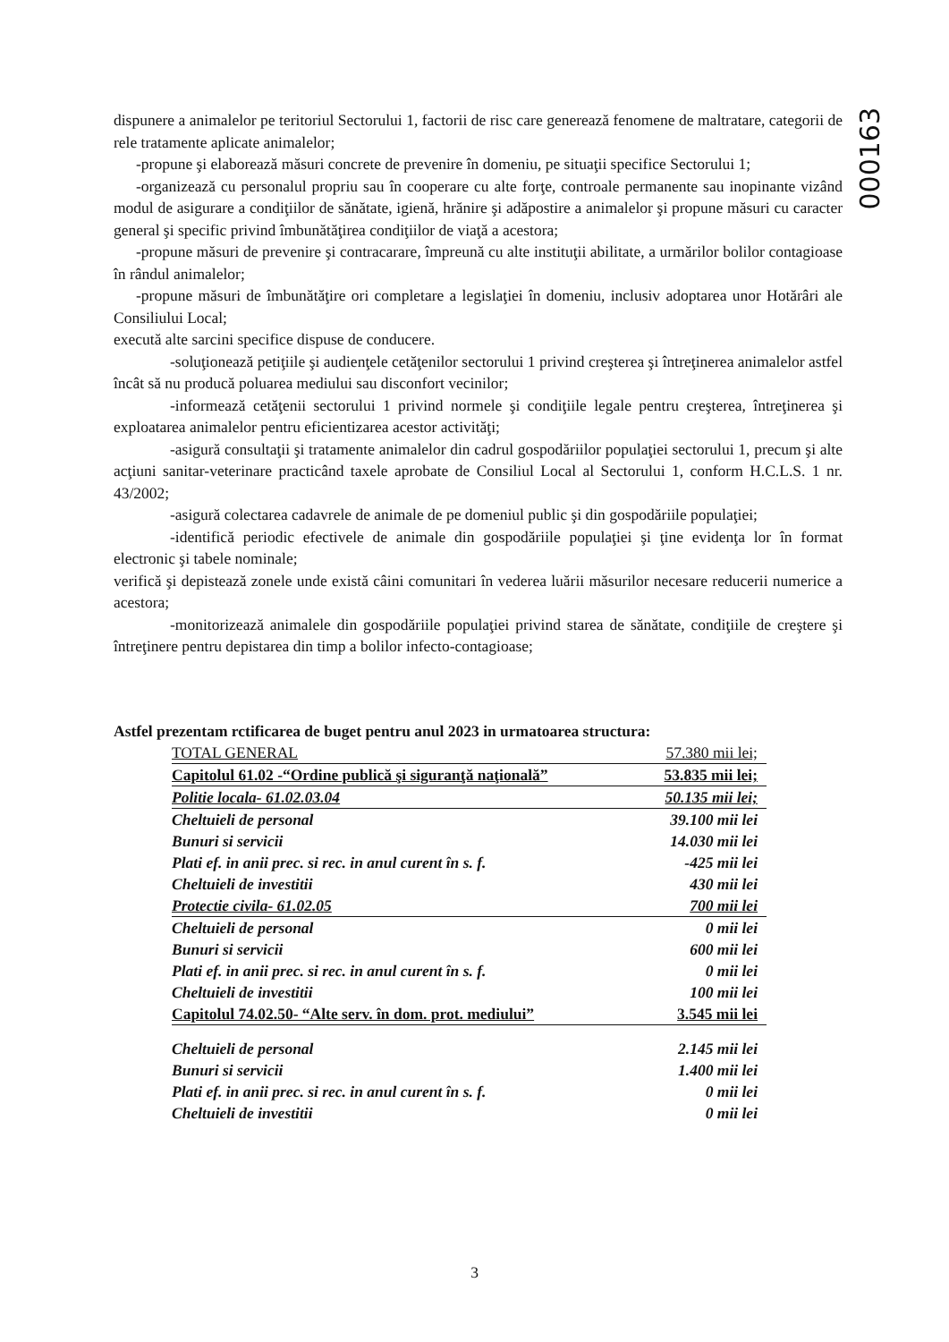000163
dispunere a animalelor pe teritoriul Sectorului 1, factorii de risc care generează fenomene de maltratare, categorii de rele tratamente aplicate animalelor;
-propune şi elaborează măsuri concrete de prevenire în domeniu, pe situaţii specifice Sectorului 1;
-organizează cu personalul propriu sau în cooperare cu alte forţe, controale permanente sau inopinante vizând modul de asigurare a condiţiilor de sănătate, igienă, hrănire şi adăpostire a animalelor şi propune măsuri cu caracter general şi specific privind îmbunătăţirea condiţiilor de viaţă a acestora;
-propune măsuri de prevenire şi contracarare, împreună cu alte instituţii abilitate, a urmărilor bolilor contagioase în rândul animalelor;
-propune măsuri de îmbunătăţire ori completare a legislaţiei în domeniu, inclusiv adoptarea unor Hotărâri ale Consiliului Local;
execută alte sarcini specifice dispuse de conducere.
-soluţionează petiţiile şi audienţele cetăţenilor sectorului 1 privind creşterea şi întreţinerea animalelor astfel încât să nu producă poluarea mediului sau disconfort vecinilor;
-informează cetăţenii sectorului 1 privind normele şi condiţiile legale pentru creşterea, întreţinerea şi exploatarea animalelor pentru eficientizarea acestor activităţi;
-asigură consultaţii şi tratamente animalelor din cadrul gospodăriilor populaţiei sectorului 1, precum şi alte acţiuni sanitar-veterinare practicând taxele aprobate de Consiliul Local al Sectorului 1, conform H.C.L.S. 1 nr. 43/2002;
-asigură colectarea cadavrele de animale de pe domeniul public şi din gospodăriile populaţiei;
-identifică periodic efectivele de animale din gospodăriile populaţiei şi ţine evidenţa lor în format electronic şi tabele nominale;
verifică şi depistează zonele unde există câini comunitari în vederea luării măsurilor necesare reducerii numerice a acestora;
-monitorizează animalele din gospodăriile populaţiei privind starea de sănătate, condiţiile de creştere şi întreţinere pentru depistarea din timp a bolilor infecto-contagioase;
Astfel prezentam rctificarea de buget pentru anul 2023 in urmatoarea structura:
| TOTAL GENERAL | 57.380 mii lei; |
| Capitolul 61.02 -“Ordine publică şi siguranţă naţională” | 53.835 mii lei; |
| Politie locala- 61.02.03.04 | 50.135 mii lei; |
| Cheltuieli de personal | 39.100 mii lei |
| Bunuri si servicii | 14.030 mii lei |
| Plati ef. in anii prec. si rec. in anul curent în s. f. | -425 mii lei |
| Cheltuieli de investitii | 430 mii lei |
| Protectie civila- 61.02.05 | 700 mii lei |
| Cheltuieli de personal | 0 mii lei |
| Bunuri si servicii | 600 mii lei |
| Plati ef. in anii prec. si rec. in anul curent în s. f. | 0 mii lei |
| Cheltuieli de investitii | 100 mii lei |
| Capitolul 74.02.50- “Alte serv. în dom. prot. mediului” | 3.545 mii lei |
| Cheltuieli de personal | 2.145 mii lei |
| Bunuri si servicii | 1.400 mii lei |
| Plati ef. in anii prec. si rec. in anul curent în s. f. | 0 mii lei |
| Cheltuieli de investitii | 0 mii lei |
3